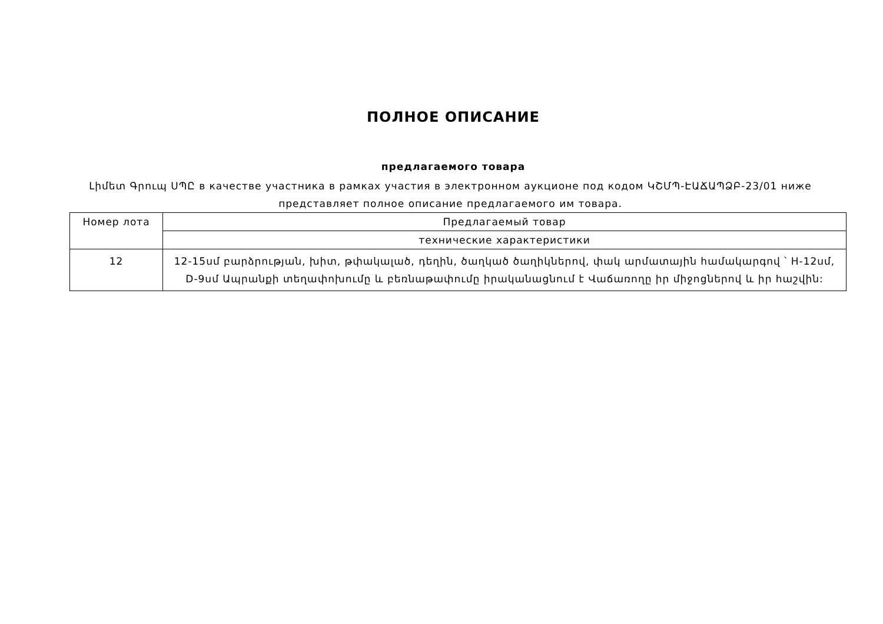ПОЛНОЕ ОПИСАНИЕ
предлагаемого товара
Լիմետ Գրուպ ՍՊԸ в качестве участника в рамках участия в электронном аукционе под кодом ԿՇՄՊ-ԷԱՃԱՊՁԲ-23/01 ниже представляет полное описание предлагаемого им товара.
| Номер лота | Предлагаемый товар |
| --- | --- |
| | технические характеристики |
| 12 | 12-15սմ բարձրության, խիտ, թփակալած, դեղին, ծաղկած ծաղիկներով, փակ արմատային համակարգով ՝ H-12սմ, D-9սմ Ապրանքի տեղափոխումը և բեռնաթափումը իրականացնում է Վաճառողը իր միջոցներով և իր հաշվին: |